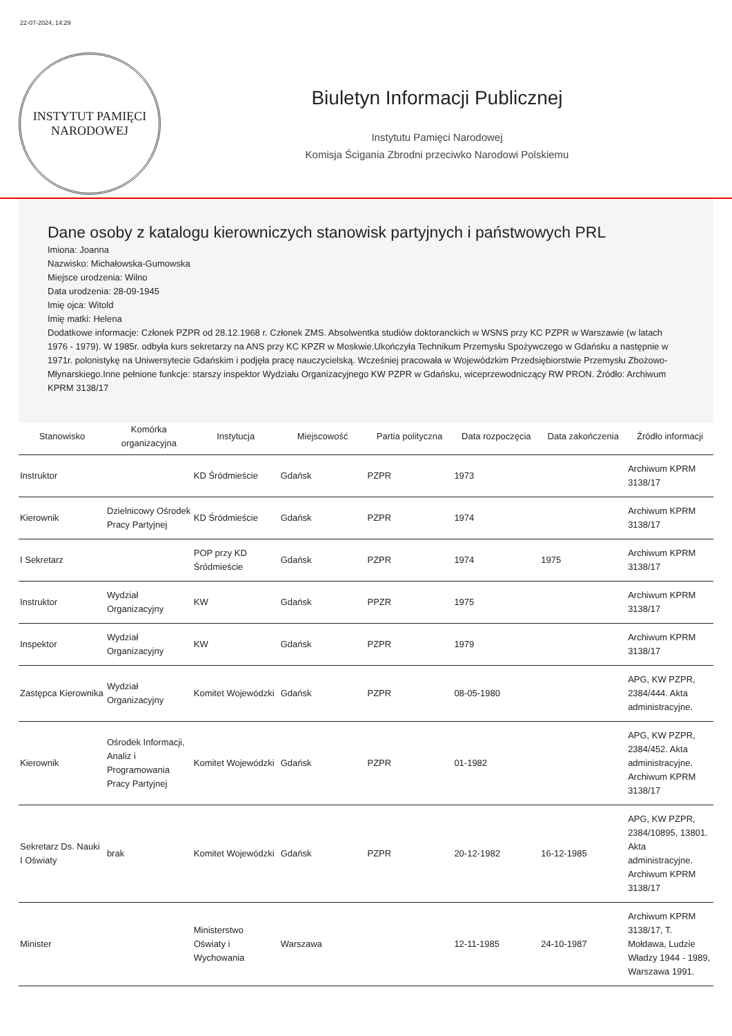22-07-2024, 14:29
INSTYTUT PAMIĘCI
NARODOWEJ
Biuletyn Informacji Publicznej
Instytutu Pamięci Narodowej
Komisja Ścigania Zbrodni przeciwko Narodowi Polskiemu
Dane osoby z katalogu kierowniczych stanowisk partyjnych i państwowych PRL
Imiona: Joanna
Nazwisko: Michałowska-Gumowska
Miejsce urodzenia: Wilno
Data urodzenia: 28-09-1945
Imię ojca: Witold
Imię matki: Helena
Dodatkowe informacje: Członek PZPR od 28.12.1968 r. Członek ZMS. Absolwentka studiów doktoranckich w WSNS przy KC PZPR w Warszawie (w latach 1976 - 1979). W 1985r. odbyła kurs sekretarzy na ANS przy KC KPZR w Moskwie.Ukończyła Technikum Przemysłu Spożywczego w Gdańsku a następnie w 1971r. polonistykę na Uniwersytecie Gdańskim i podjęła pracę nauczycielską. Wcześniej pracowała w Wojewódzkim Przedsiębiorstwie Przemysłu Zbożowo-Młynarskiego.Inne pełnione funkcje: starszy inspektor Wydziału Organizacyjnego KW PZPR w Gdańsku, wiceprzewodniczący RW PRON. Źródło: Archiwum KPRM 3138/17
| Stanowisko | Komórka organizacyjna | Instytucja | Miejscowość | Partia polityczna | Data rozpoczęcia | Data zakończenia | Źródło informacji |
| --- | --- | --- | --- | --- | --- | --- | --- |
| Instruktor | | KD Śródmieście | Gdańsk | PZPR | 1973 | | Archiwum KPRM 3138/17 |
| Kierownik | Dzielnicowy Ośrodek Pracy Partyjnej | KD Śródmieście | Gdańsk | PZPR | 1974 | | Archiwum KPRM 3138/17 |
| I Sekretarz | | POP przy KD Śródmieście | Gdańsk | PZPR | 1974 | 1975 | Archiwum KPRM 3138/17 |
| Instruktor | Wydział Organizacyjny | KW | Gdańsk | PPZR | 1975 | | Archiwum KPRM 3138/17 |
| Inspektor | Wydział Organizacyjny | KW | Gdańsk | PZPR | 1979 | | Archiwum KPRM 3138/17 |
| Zastępca Kierownika | Wydział Organizacyjny | Komitet Wojewódzki | Gdańsk | PZPR | 08-05-1980 | | APG, KW PZPR, 2384/444. Akta administracyjne. |
| Kierownik | Ośrodek Informacji, Analiz i Programowania Pracy Partyjnej | Komitet Wojewódzki | Gdańsk | PZPR | 01-1982 | | APG, KW PZPR, 2384/452. Akta administracyjne. Archiwum KPRM 3138/17 |
| Sekretarz Ds. Nauki I Oświaty | brak | Komitet Wojewódzki | Gdańsk | PZPR | 20-12-1982 | 16-12-1985 | APG, KW PZPR, 2384/10895, 13801. Akta administracyjne. Archiwum KPRM 3138/17 |
| Minister | | Ministerstwo Oświaty i Wychowania | Warszawa | | 12-11-1985 | 24-10-1987 | Archiwum KPRM 3138/17, T. Mołdawa, Ludzie Władzy 1944 - 1989, Warszawa 1991. |